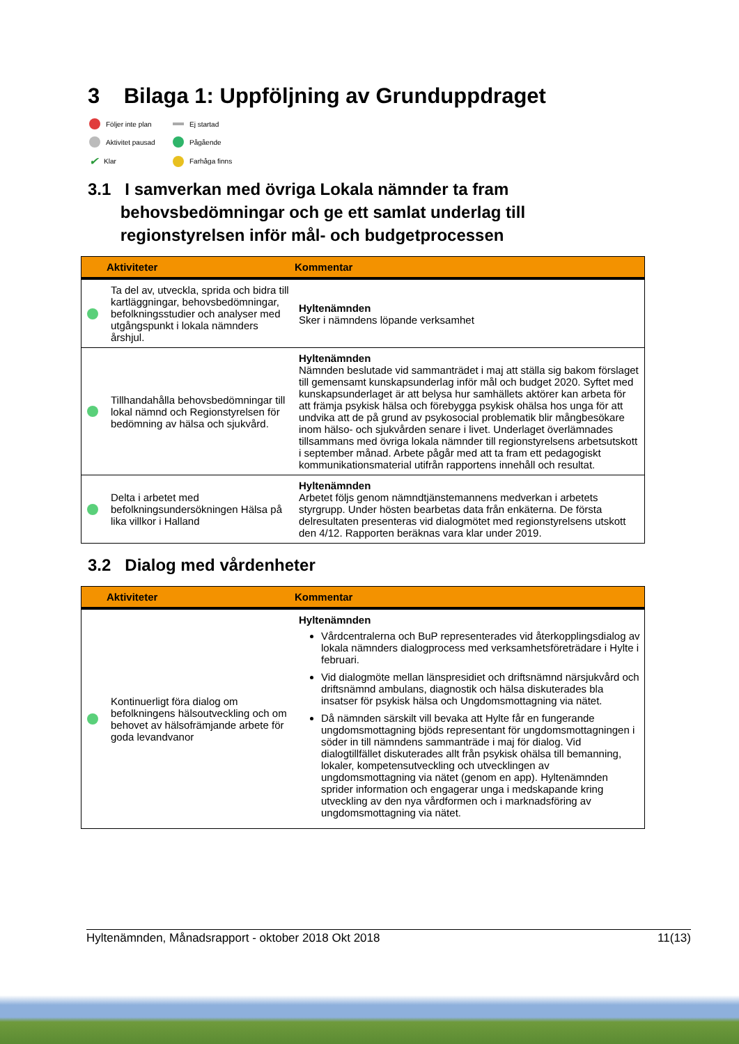3 Bilaga 1: Uppföljning av Grunduppdraget
Följer inte plan Ej startad Aktivitet pausad Pågående ✔ Klar Farhåga finns
3.1 I samverkan med övriga Lokala nämnder ta fram
behovsbedömningar och ge ett samlat underlag till
regionstyrelsen inför mål- och budgetprocessen
| | Aktiviteter | Kommentar |
| --- | --- | --- |
| | Ta del av, utveckla, sprida och bidra till kartläggningar, behovsbedömningar, befolkningsstudier och analyser med utgångspunkt i lokala nämnders årshjul. | Hyltenämnden Sker i nämndens löpande verksamhet |
| | Tillhandahålla behovsbedömningar till lokal nämnd och Regionstyrelsen för bedömning av hälsa och sjukvård. | Hyltenämnden Nämnden beslutade vid sammanträdet i maj att ställa sig bakom förslaget till gemensamt kunskapsunderlag inför mål och budget 2020. Syftet med kunskapsunderlaget är att belysa hur samhällets aktörer kan arbeta för att främja psykisk hälsa och förebygga psykisk ohälsa hos unga för att undvika att de på grund av psykosocial problematik blir mångbesökare inom hälso- och sjukvården senare i livet. Underlaget överlämnades tillsammans med övriga lokala nämnder till regionstyrelsens arbetsutskott i september månad. Arbete pågår med att ta fram ett pedagogiskt kommunikationsmaterial utifrån rapportens innehåll och resultat. |
| | Delta i arbetet med befolkningsundersökningen Hälsa på lika villkor i Halland | Hyltenämnden Arbetet följs genom nämndtjänstemannens medverkan i arbetets styrgrupp. Under hösten bearbetas data från enkäterna. De första delresultaten presenteras vid dialogmötet med regionstyrelsens utskott den 4/12. Rapporten beräknas vara klar under 2019. |
3.2 Dialog med vårdenheter
| | Aktiviteter | Kommentar |
| --- | --- | --- |
| | Kontinuerligt föra dialog om befolkningens hälsoutveckling och om behovet av hälsofrämjande arbete för goda levandvanor | Hyltenämnden Vårdcentralerna och BuP representerades vid återkopplingsdialog av lokala nämnders dialogprocess med verksamhetsföreträdare i Hylte i februari. Vid dialogmöte mellan länspresidiet och driftsnämnd närsjukvård och driftsnämnd ambulans, diagnostik och hälsa diskuterades bla insatser för psykisk hälsa och Ungdomsmottagning via nätet. Då nämnden särskilt vill bevaka att Hylte får en fungerande ungdomsmottagning bjöds representant för ungdomsmottagningen i söder in till nämndens sammanträde i maj för dialog. Vid dialogtillfället diskuterades allt från psykisk ohälsa till bemanning, lokaler, kompetensutveckling och utvecklingen av ungdomsmottagning via nätet (genom en app). Hyltenämnden sprider information och engagerar unga i medskapande kring utveckling av den nya vårdformen och i marknadsföring av ungdomsmottagning via nätet. |
Hyltenämnden, Månadsrapport - oktober 2018 Okt 2018 11(13)